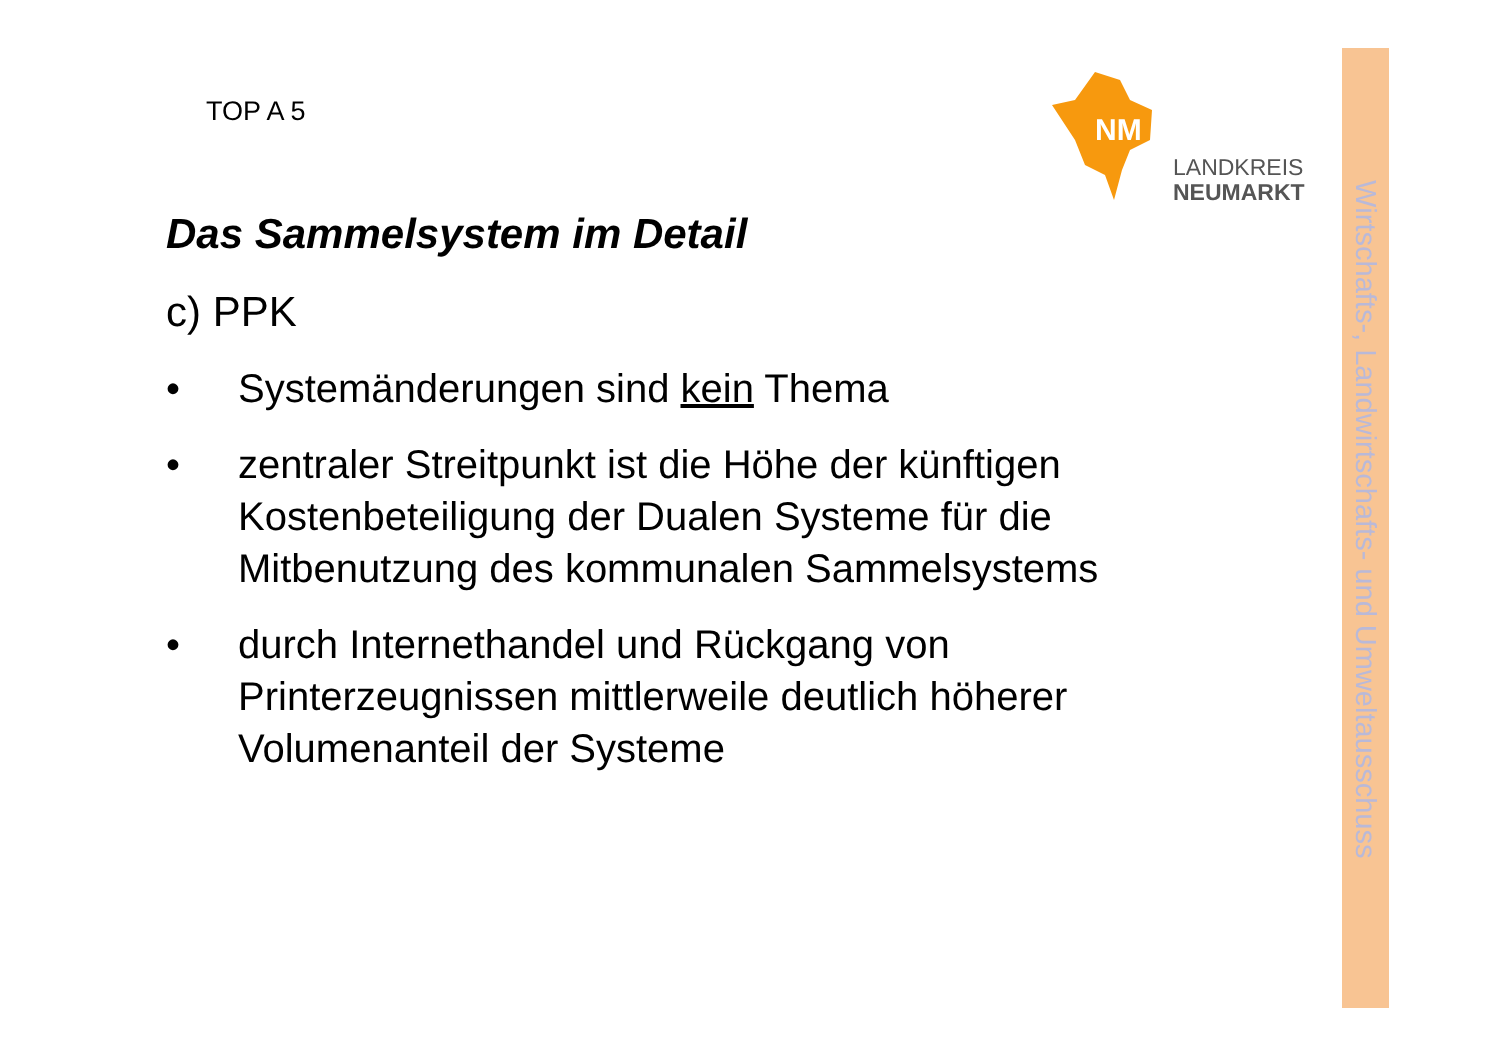TOP A 5
NM
LANDKREIS
NEUMARKT
Wirtschafts-, Landwirtschafts- und Umweltausschuss
Das Sammelsystem im Detail
c) PPK
• Systemänderungen sind kein Thema
• zentraler Streitpunkt ist die Höhe der künftigen Kostenbeteiligung der Dualen Systeme für die Mitbenutzung des kommunalen Sammelsystems
• durch Internethandel und Rückgang von Printerzeugnissen mittlerweile deutlich höherer Volumenanteil der Systeme